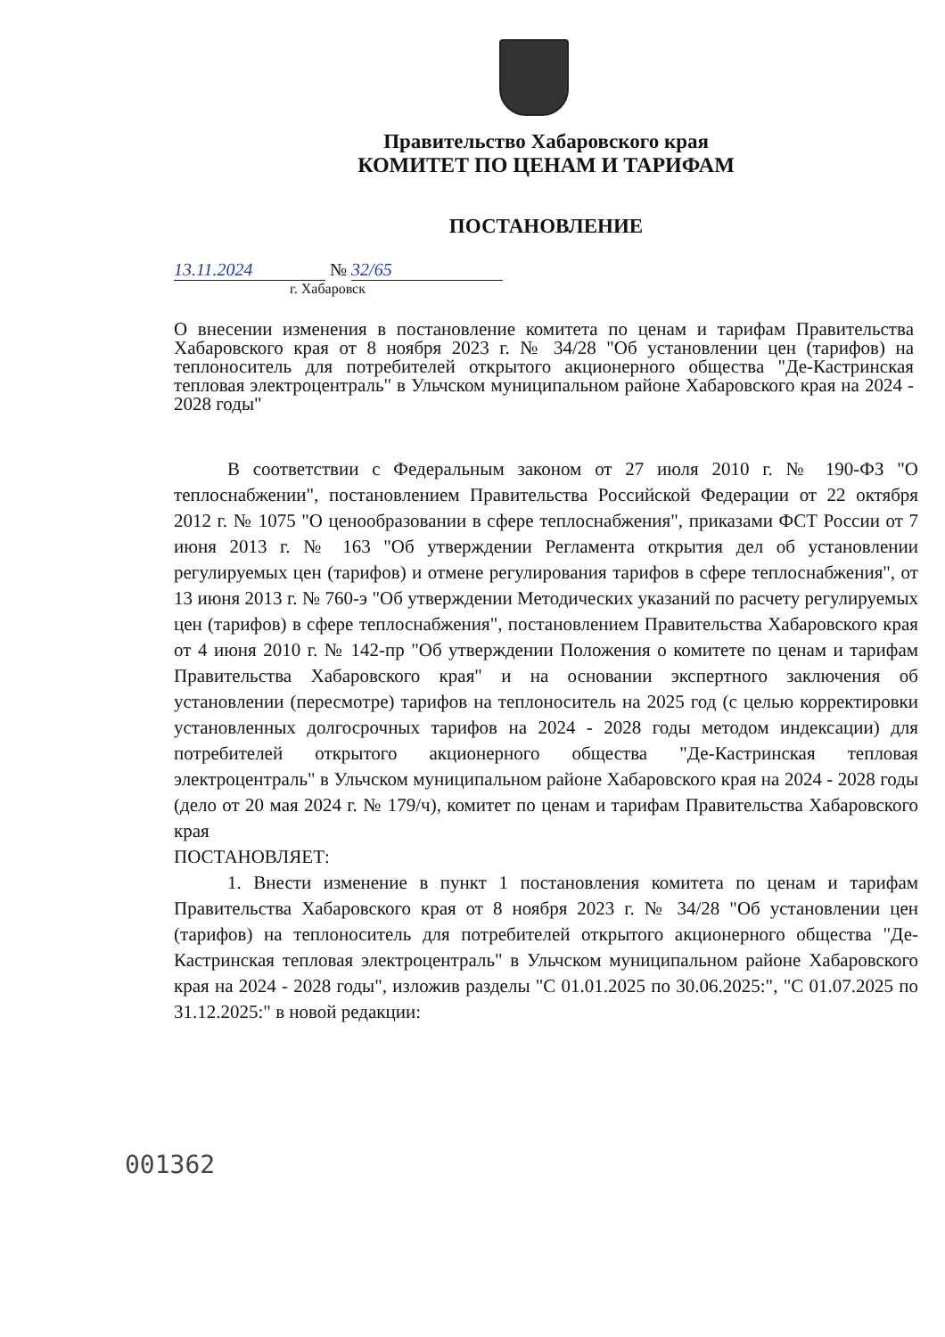Правительство Хабаровского края
КОМИТЕТ ПО ЦЕНАМ И ТАРИФАМ
ПОСТАНОВЛЕНИЕ
13.11.2024 № 32/65
г. Хабаровск
О внесении изменения в постановление комитета по ценам и тарифам Правительства Хабаровского края от 8 ноября 2023 г. № 34/28 "Об установлении цен (тарифов) на теплоноситель для потребителей открытого акционерного общества "Де-Кастринская тепловая электроцентраль" в Ульчском муниципальном районе Хабаровского края на 2024 - 2028 годы"
В соответствии с Федеральным законом от 27 июля 2010 г. № 190-ФЗ "О теплоснабжении", постановлением Правительства Российской Федерации от 22 октября 2012 г. № 1075 "О ценообразовании в сфере теплоснабжения", приказами ФСТ России от 7 июня 2013 г. № 163 "Об утверждении Регламента открытия дел об установлении регулируемых цен (тарифов) и отмене регулирования тарифов в сфере теплоснабжения", от 13 июня 2013 г. № 760-э "Об утверждении Методических указаний по расчету регулируемых цен (тарифов) в сфере теплоснабжения", постановлением Правительства Хабаровского края от 4 июня 2010 г. № 142-пр "Об утверждении Положения о комитете по ценам и тарифам Правительства Хабаровского края" и на основании экспертного заключения об установлении (пересмотре) тарифов на теплоноситель на 2025 год (с целью корректировки установленных долгосрочных тарифов на 2024 - 2028 годы методом индексации) для потребителей открытого акционерного общества "Де-Кастринская тепловая электроцентраль" в Ульчском муниципальном районе Хабаровского края на 2024 - 2028 годы (дело от 20 мая 2024 г. № 179/ч), комитет по ценам и тарифам Правительства Хабаровского края
ПОСТАНОВЛЯЕТ:
1. Внести изменение в пункт 1 постановления комитета по ценам и тарифам Правительства Хабаровского края от 8 ноября 2023 г. № 34/28 "Об установлении цен (тарифов) на теплоноситель для потребителей открытого акционерного общества "Де-Кастринская тепловая электроцентраль" в Ульчском муниципальном районе Хабаровского края на 2024 - 2028 годы", изложив разделы "С 01.01.2025 по 30.06.2025:", "С 01.07.2025 по 31.12.2025:" в новой редакции:
001362